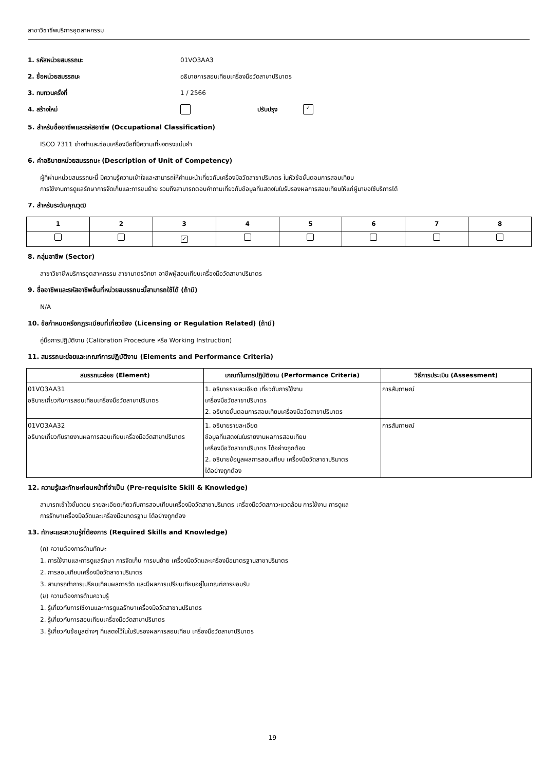สาขาวิชาชีพบริการอุตสาหกรรม
1. รหัสหน่วยสมรรถนะ 01VO3AA3
2. ชื่อหน่วยสมรรถนะ อธิบายการสอบเทียบเครื่องมือวัดสาขาปริมาตร
3. ทบทวนครั้งที่ 1 / 2566
4. สร้างใหม่ ปรับปรุง ✓
5. สำหรับชื่ออาชีพและรหัสอาชีพ (Occupational Classification)
ISCO 7311 ช่างทำและซ่อมเครื่องมือที่มีความเที่ยงตรงแม่นยำ
6. คำอธิบายหน่วยสมรรถนะ (Description of Unit of Competency)
ผู้ที่ผ่านหน่วยสมรรถนะนี้ มีความรู้ความเข้าใจและสามารถให้คำแนะนำเกี่ยวกับเครื่องมือวัดสาขาปริมาตร ในหัวข้อขั้นตอนการสอบเทียบ
การใช้งานการดูแลรักษาการจัดเก็บและการขนย้าย รวมถึงสามารถตอบคำถามเกี่ยวกับข้อมูลที่แสดงในใบรับรองผลการสอบเทียบให้แก่ผู้มาขอใช้บริการได้
7. สำหรับระดับคุณวุฒิ
| 1 | 2 | 3 | 4 | 5 | 6 | 7 | 8 |
| --- | --- | --- | --- | --- | --- | --- | --- |
| | | ✓ | | | | | |
8. กลุ่มอาชีพ (Sector)
สาขาวิชาชีพบริการอุตสาหกรรม สาขามาตรวิทยา อาชีพผู้สอบเทียบเครื่องมือวัดสาขาปริมาตร
9. ชื่ออาชีพและรหัสอาชีพอื่นที่หน่วยสมรรถนะนี้สามารถใช้ได้ (ถ้ามี)
N/A
10. ข้อกำหนดหรือกฎระเบียบที่เกี่ยวข้อง (Licensing or Regulation Related) (ถ้ามี)
คู่มือการปฏิบัติงาน (Calibration Procedure หรือ Working Instruction)
11. สมรรถนะย่อยและเกณฑ์การปฏิบัติงาน (Elements and Performance Criteria)
| สมรรถนะย่อย (Element) | เกณฑ์ในการปฏิบัติงาน (Performance Criteria) | วิธีการประเมิน (Assessment) |
| --- | --- | --- |
| 01VO3AA31 อธิบายเกี่ยวกับการสอบเทียบเครื่องมือวัดสาขาปริมาตร | 1. อธิบายรายละเอียด เกี่ยวกับการใช้งาน เครื่องมือวัดสาขาปริมาตร 2. อธิบายขั้นตอนการสอบเทียบเครื่องมือวัดสาขาปริมาตร | การสัมภาษณ์ |
| 01VO3AA32 อธิบายเกี่ยวกับรายงานผลการสอบเทียบเครื่องมือวัดสาขาปริมาตร | 1. อธิบายรายละเอียด ข้อมูลที่แสดงในใบรายงานผลการสอบเทียบ เครื่องมือวัดสาขาปริมาตร ได้อย่างถูกต้อง 2. อธิบายข้อมูลผลการสอบเทียบ เครื่องมือวัดสาขาปริมาตร ได้อย่างถูกต้อง | การสัมภาษณ์ |
12. ความรู้และทักษะก่อนหน้าที่จำเป็น (Pre-requisite Skill & Knowledge)
สามารถเข้าใจขั้นตอน รายละเอียดเกี่ยวกับการสอบเทียบเครื่องมือวัดสาขาปริมาตร เครื่องมือวัดสภาวะแวดล้อม การใช้งาน การดูแล
การรักษาเครื่องมือวัดและเครื่องมือมาตรฐาน ได้อย่างถูกต้อง
13. ทักษะและความรู้ที่ต้องการ (Required Skills and Knowledge)
(ก) ความต้องการด้านทักษะ
1. การใช้งานและการดูแลรักษา การจัดเก็บ การขนย้าย เครื่องมือวัดและเครื่องมือมาตรฐานสาขาปริมาตร
2. การสอบเทียบเครื่องมือวัดสาขาปริมาตร
3. สามารถทำการเปรียบเทียบผลการวัด และมีผลการเปรียบเทียบอยู่ในเกณฑ์การยอมรับ
(ข) ความต้องการด้านความรู้
1. รู้เกี่ยวกับการใช้งานและการดูแลรักษาเครื่องมือวัดสาขานปริมาตร
2. รู้เกี่ยวกับการสอบเทียบเครื่องมือวัดสาขาปริมาตร
3. รู้เกี่ยวกับข้อมูลต่างๆ ที่แสดงไว้ในใบรับรองผลการสอบเทียบ เครื่องมือวัดสาขาปริมาตร
19